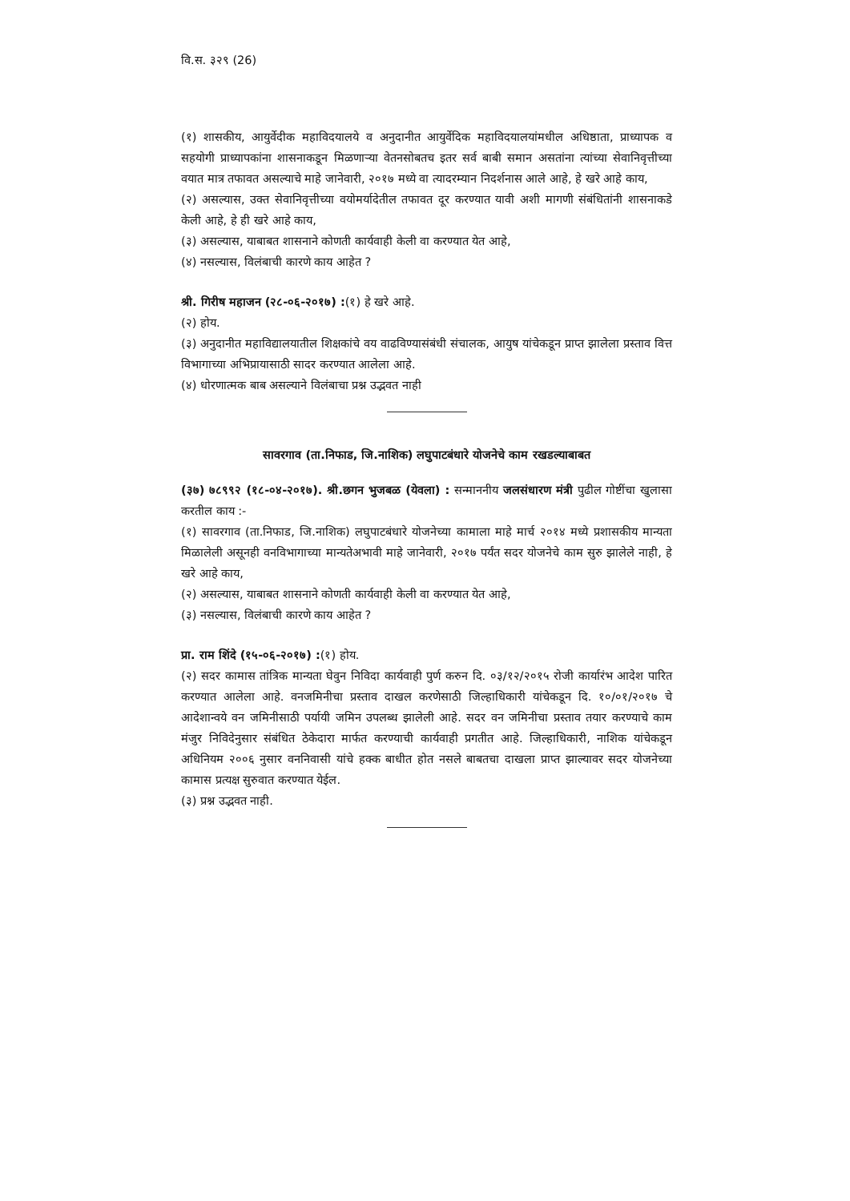वि.स. ३२९ (26)
(१) शासकीय, आयुर्वेदीक महाविदयालये व अनुदानीत आयुर्वेदिक महाविदयालयांमधील अधिष्ठाता, प्राध्यापक व सहयोगी प्राध्यापकांना शासनाकडून मिळणाऱ्या वेतनसोबतच इतर सर्व बाबी समान असतांना त्यांच्या सेवानिवृत्तीच्या वयात मात्र तफावत असल्याचे माहे जानेवारी, २०१७ मध्ये वा त्यादरम्यान निदर्शनास आले आहे, हे खरे आहे काय,
(२) असल्यास, उक्त सेवानिवृत्तीच्या वयोमर्यादेतील तफावत दूर करण्यात यावी अशी मागणी संबंधितांनी शासनाकडे केली आहे, हे ही खरे आहे काय,
(३) असल्यास, याबाबत शासनाने कोणती कार्यवाही केली वा करण्यात येत आहे,
(४) नसल्यास, विलंबाची कारणे काय आहेत ?
श्री. गिरीष महाजन (२८-०६-२०१७) :(१) हे खरे आहे.
(२) होय.
(३) अनुदानीत महाविद्यालयातील शिक्षकांचे वय वाढविण्यासंबंधी संचालक, आयुष यांचेकडून प्राप्त झालेला प्रस्ताव वित्त विभागाच्या अभिप्रायासाठी सादर करण्यात आलेला आहे.
(४) धोरणात्मक बाब असल्याने विलंबाचा प्रश्न उद्भवत नाही
सावरगाव (ता.निफाड, जि.नाशिक) लघुपाटबंधारे योजनेचे काम रखडल्याबाबत
(३७) ७८९९२ (१८-०४-२०१७). श्री.छगन भुजबळ (येवला) : सन्माननीय जलसंधारण मंत्री पुढील गोष्टींचा खुलासा करतील काय :-
(१) सावरगाव (ता.निफाड, जि.नाशिक) लघुपाटबंधारे योजनेच्या कामाला माहे मार्च २०१४ मध्ये प्रशासकीय मान्यता मिळालेली असूनही वनविभागाच्या मान्यतेअभावी माहे जानेवारी, २०१७ पर्यंत सदर योजनेचे काम सुरु झालेले नाही, हे खरे आहे काय,
(२) असल्यास, याबाबत शासनाने कोणती कार्यवाही केली वा करण्यात येत आहे,
(३) नसल्यास, विलंबाची कारणे काय आहेत ?
प्रा. राम शिंदे (१५-०६-२०१७) :(१) होय.
(२) सदर कामास तांत्रिक मान्यता घेवुन निविदा कार्यवाही पुर्ण करुन दि. ०३/१२/२०१५ रोजी कार्यारंभ आदेश पारित करण्यात आलेला आहे. वनजमिनीचा प्रस्ताव दाखल करणेसाठी जिल्हाधिकारी यांचेकडून दि. १०/०१/२०१७ चे आदेशान्वये वन जमिनीसाठी पर्यायी जमिन उपलब्ध झालेली आहे. सदर वन जमिनीचा प्रस्ताव तयार करण्याचे काम मंजुर निविदेनुसार संबंधित ठेकेदारा मार्फत करण्याची कार्यवाही प्रगतीत आहे. जिल्हाधिकारी, नाशिक यांचेकडून अधिनियम २००६ नुसार वननिवासी यांचे हक्क बाधीत होत नसले बाबतचा दाखला प्राप्त झाल्यावर सदर योजनेच्या कामास प्रत्यक्ष सुरुवात करण्यात येईल.
(३) प्रश्न उद्भवत नाही.